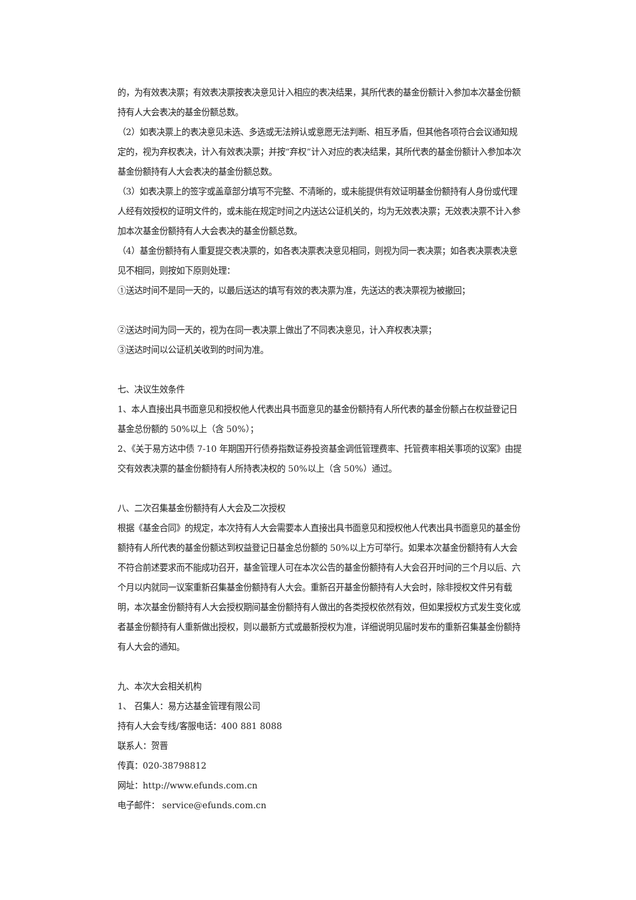的，为有效表决票；有效表决票按表决意见计入相应的表决结果，其所代表的基金份额计入参加本次基金份额持有人大会表决的基金份额总数。
（2）如表决票上的表决意见未选、多选或无法辨认或意愿无法判断、相互矛盾，但其他各项符合会议通知规定的，视为弃权表决，计入有效表决票；并按“弃权”计入对应的表决结果，其所代表的基金份额计入参加本次基金份额持有人大会表决的基金份额总数。
（3）如表决票上的签字或盖章部分填写不完整、不清晰的，或未能提供有效证明基金份额持有人身份或代理人经有效授权的证明文件的，或未能在规定时间之内送达公证机关的，均为无效表决票；无效表决票不计入参加本次基金份额持有人大会表决的基金份额总数。
（4）基金份额持有人重复提交表决票的，如各表决票表决意见相同，则视为同一表决票；如各表决票表决意见不相同，则按如下原则处理：
①送达时间不是同一天的，以最后送达的填写有效的表决票为准，先送达的表决票视为被撤回；
②送达时间为同一天的，视为在同一表决票上做出了不同表决意见，计入弃权表决票；
③送达时间以公证机关收到的时间为准。
七、决议生效条件
1、本人直接出具书面意见和授权他人代表出具书面意见的基金份额持有人所代表的基金份额占在权益登记日基金总份额的 50%以上（含 50%）；
2、《关于易方达中债 7-10 年期国开行债券指数证券投资基金调低管理费率、托管费率相关事项的议案》由提交有效表决票的基金份额持有人所持表决权的 50%以上（含 50%）通过。
八、二次召集基金份额持有人大会及二次授权
根据《基金合同》的规定，本次持有人大会需要本人直接出具书面意见和授权他人代表出具书面意见的基金份额持有人所代表的基金份额达到权益登记日基金总份额的 50%以上方可举行。如果本次基金份额持有人大会不符合前述要求而不能成功召开，基金管理人可在本次公告的基金份额持有人大会召开时间的三个月以后、六个月以内就同一议案重新召集基金份额持有人大会。重新召开基金份额持有人大会时，除非授权文件另有载明，本次基金份额持有人大会授权期间基金份额持有人做出的各类授权依然有效，但如果授权方式发生变化或者基金份额持有人重新做出授权，则以最新方式或最新授权为准，详细说明见届时发布的重新召集基金份额持有人大会的通知。
九、本次大会相关机构
1、 召集人：易方达基金管理有限公司
持有人大会专线/客服电话：400 881 8088
联系人：贺晋
传真：020-38798812
网址：http://www.efunds.com.cn
电子邮件： service@efunds.com.cn